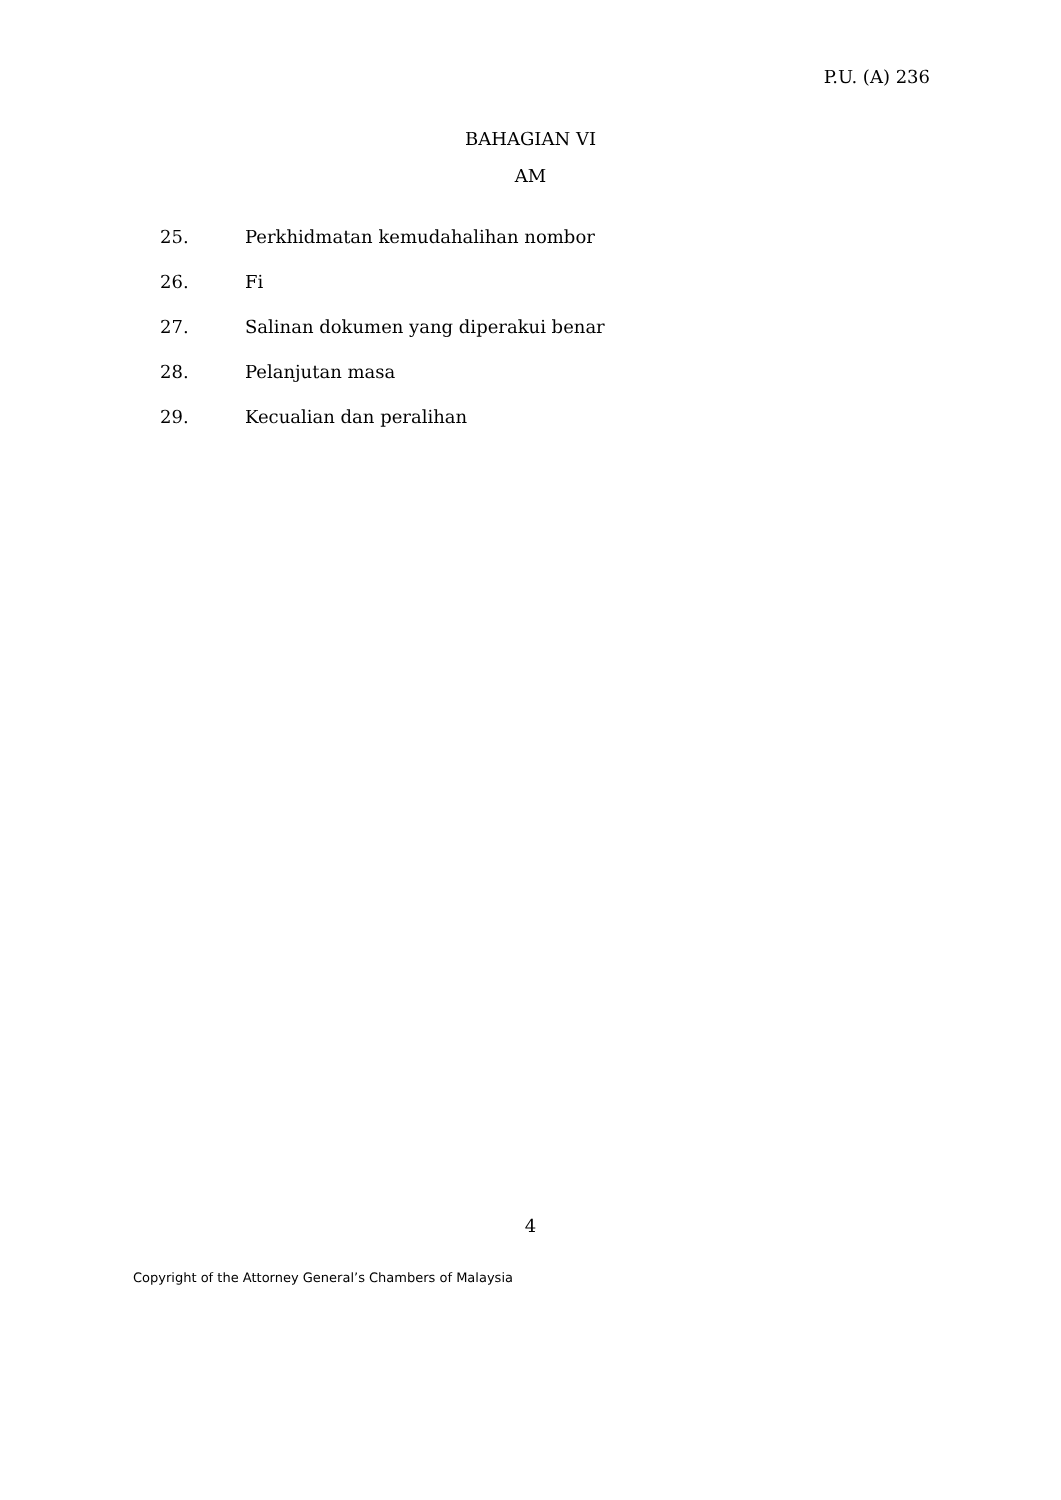P.U. (A) 236
BAHAGIAN VI
AM
| 25. | Perkhidmatan kemudahalihan nombor |
| 26. | Fi |
| 27. | Salinan dokumen yang diperakui benar |
| 28. | Pelanjutan masa |
| 29. | Kecualian dan peralihan |
4
Copyright of the Attorney General’s Chambers of Malaysia